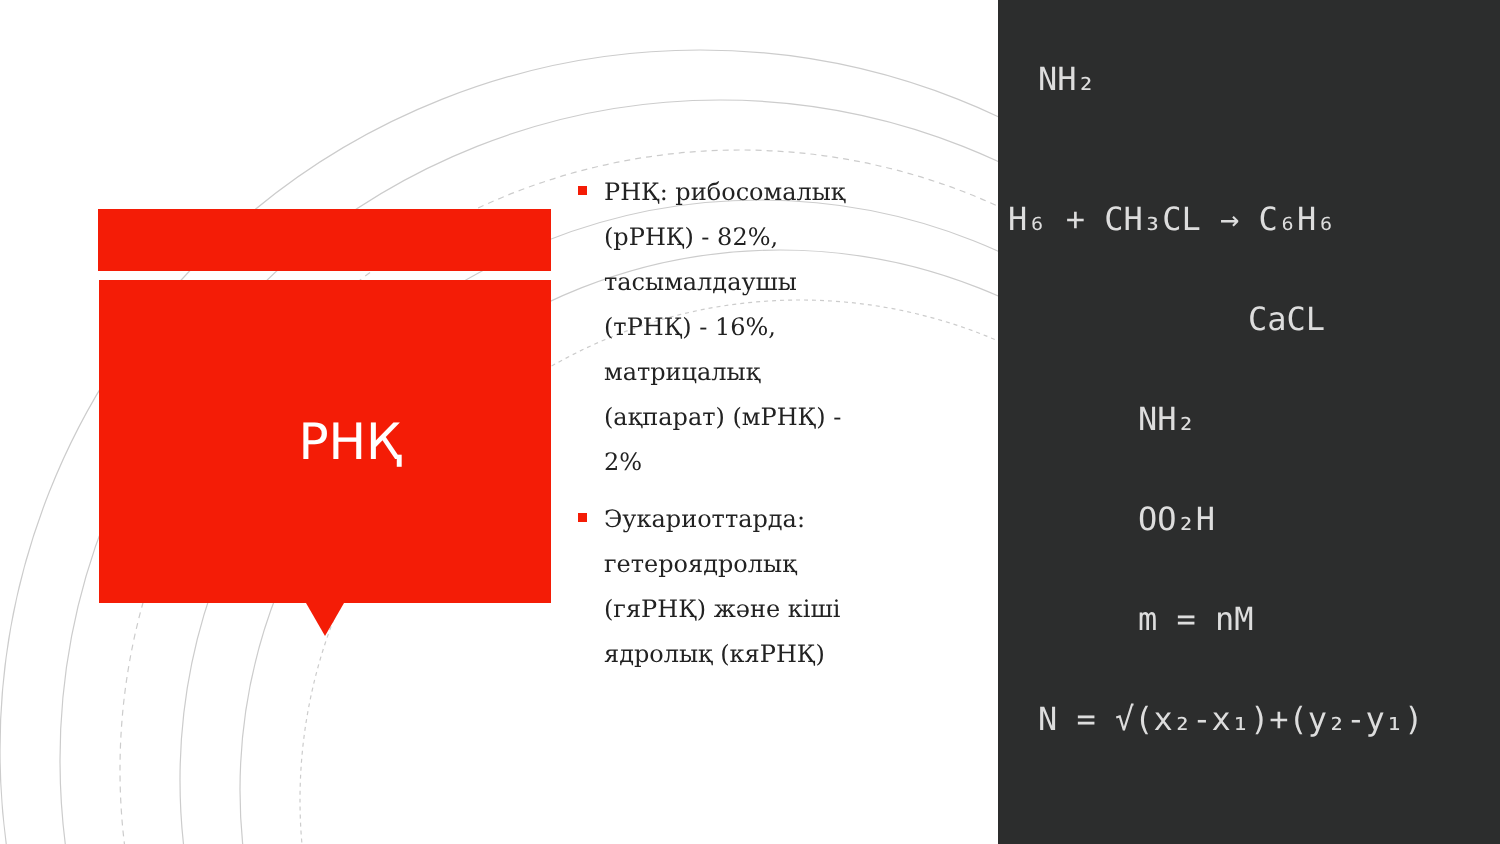РНҚ
РНҚ: рибосомалық (рРНҚ) - 82%, тасымалдаушы (тРНҚ) - 16%, матрицалық (ақпарат) (мРНҚ) - 2%
Эукариоттарда: гетероядролық (гяРНҚ) және кіші ядролық (кяРНҚ)
NH₂
H₆ + CH₃CL → C₆H₆
CaCL
NH₂
OO₂H
m = nM
N = √(x₂-x₁)+(y₂-y₁)